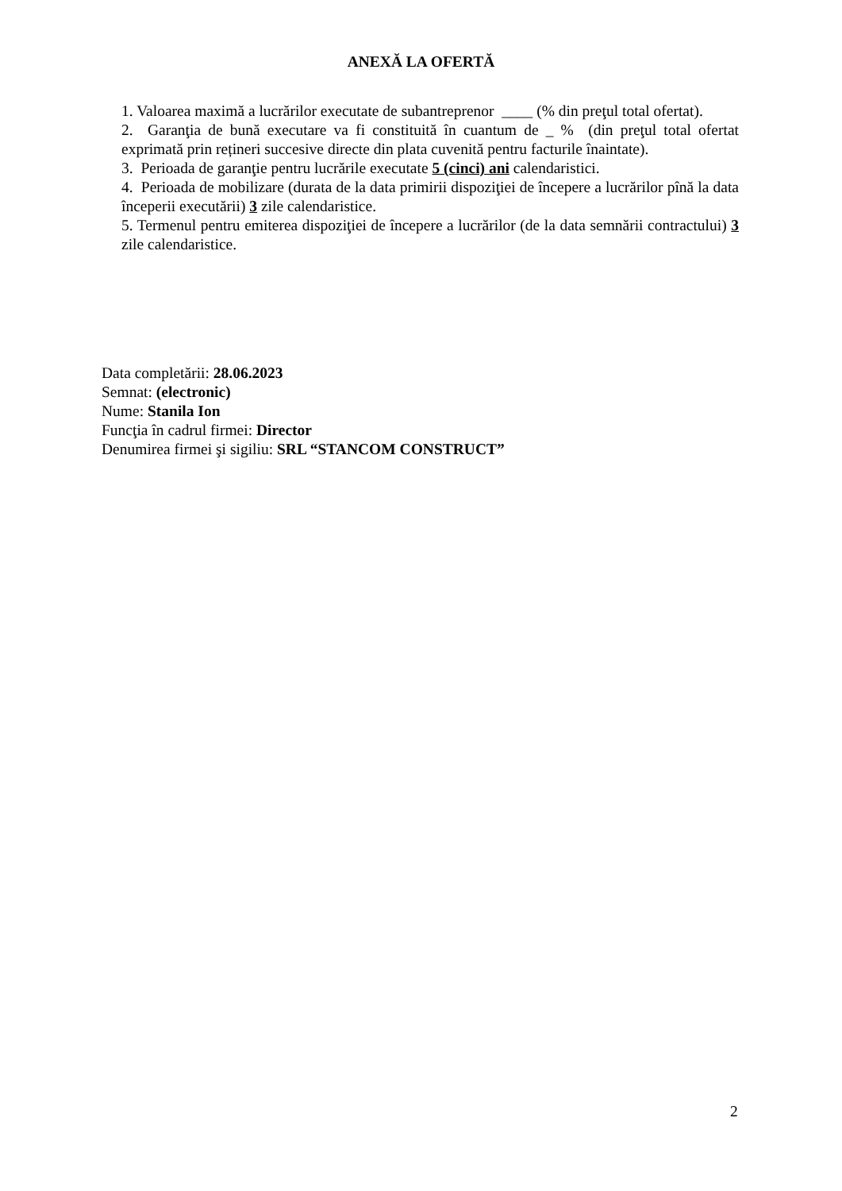ANEXĂ LA OFERTĂ
1. Valoarea maximă a lucrărilor executate de subantreprenor ____ (% din preţul total ofertat).
2. Garanţia de bună executare va fi constituită în cuantum de _ % (din preţul total ofertat exprimată prin rețineri succesive directe din plata cuvenită pentru facturile înaintate).
3. Perioada de garanţie pentru lucrările executate 5 (cinci) ani calendaristici.
4. Perioada de mobilizare (durata de la data primirii dispoziţiei de începere a lucrărilor pînă la data începerii executării) 3 zile calendaristice.
5. Termenul pentru emiterea dispoziţiei de începere a lucrărilor (de la data semnării contractului) 3 zile calendaristice.
Data completării: 28.06.2023
Semnat: (electronic)
Nume: Stanila Ion
Funcţia în cadrul firmei: Director
Denumirea firmei şi sigiliu: SRL “STANCOM CONSTRUCT”
2